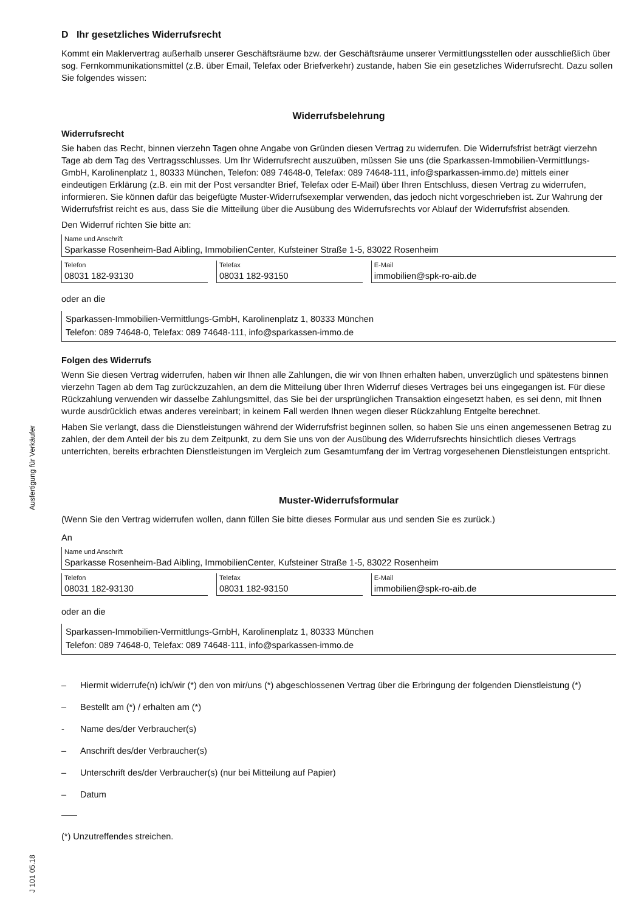Ausfertigung für Verkäufer
J 101 05.18
D Ihr gesetzliches Widerrufsrecht
Kommt ein Maklervertrag außerhalb unserer Geschäftsräume bzw. der Geschäftsräume unserer Vermittlungsstellen oder ausschließlich über sog. Fernkommunikationsmittel (z.B. über Email, Telefax oder Briefverkehr) zustande, haben Sie ein gesetzliches Widerrufsrecht. Dazu sollen Sie folgendes wissen:
Widerrufsbelehrung
Widerrufsrecht
Sie haben das Recht, binnen vierzehn Tagen ohne Angabe von Gründen diesen Vertrag zu widerrufen. Die Widerrufsfrist beträgt vierzehn Tage ab dem Tag des Vertragsschlusses. Um Ihr Widerrufsrecht auszuüben, müssen Sie uns (die Sparkassen-Immobilien-Vermittlungs-GmbH, Karolinenplatz 1, 80333 München, Telefon: 089 74648-0, Telefax: 089 74648-111, info@sparkassen-immo.de) mittels einer eindeutigen Erklärung (z.B. ein mit der Post versandter Brief, Telefax oder E-Mail) über Ihren Entschluss, diesen Vertrag zu widerrufen, informieren. Sie können dafür das beigefügte Muster-Widerrufsexemplar verwenden, das jedoch nicht vorgeschrieben ist. Zur Wahrung der Widerrufsfrist reicht es aus, dass Sie die Mitteilung über die Ausübung des Widerrufsrechts vor Ablauf der Widerrufsfrist absenden.
Den Widerruf richten Sie bitte an:
Name und Anschrift
Sparkasse Rosenheim-Bad Aibling, ImmobilienCenter, Kufsteiner Straße 1-5, 83022 Rosenheim
Telefon
08031 182-93130
Telefax
08031 182-93150
E-Mail
immobilien@spk-ro-aib.de
oder an die
Sparkassen-Immobilien-Vermittlungs-GmbH, Karolinenplatz 1, 80333 München
Telefon: 089 74648-0, Telefax: 089 74648-111, info@sparkassen-immo.de
Folgen des Widerrufs
Wenn Sie diesen Vertrag widerrufen, haben wir Ihnen alle Zahlungen, die wir von Ihnen erhalten haben, unverzüglich und spätestens binnen vierzehn Tagen ab dem Tag zurückzuzahlen, an dem die Mitteilung über Ihren Widerruf dieses Vertrages bei uns eingegangen ist. Für diese Rückzahlung verwenden wir dasselbe Zahlungsmittel, das Sie bei der ursprünglichen Transaktion eingesetzt haben, es sei denn, mit Ihnen wurde ausdrücklich etwas anderes vereinbart; in keinem Fall werden Ihnen wegen dieser Rückzahlung Entgelte berechnet.
Haben Sie verlangt, dass die Dienstleistungen während der Widerrufsfrist beginnen sollen, so haben Sie uns einen angemessenen Betrag zu zahlen, der dem Anteil der bis zu dem Zeitpunkt, zu dem Sie uns von der Ausübung des Widerrufsrechts hinsichtlich dieses Vertrags unterrichten, bereits erbrachten Dienstleistungen im Vergleich zum Gesamtumfang der im Vertrag vorgesehenen Dienstleistungen entspricht.
Muster-Widerrufsformular
(Wenn Sie den Vertrag widerrufen wollen, dann füllen Sie bitte dieses Formular aus und senden Sie es zurück.)
An
Name und Anschrift
Sparkasse Rosenheim-Bad Aibling, ImmobilienCenter, Kufsteiner Straße 1-5, 83022 Rosenheim
Telefon
08031 182-93130
Telefax
08031 182-93150
E-Mail
immobilien@spk-ro-aib.de
oder an die
Sparkassen-Immobilien-Vermittlungs-GmbH, Karolinenplatz 1, 80333 München
Telefon: 089 74648-0, Telefax: 089 74648-111, info@sparkassen-immo.de
– Hiermit widerrufe(n) ich/wir (*) den von mir/uns (*) abgeschlossenen Vertrag über die Erbringung der folgenden Dienstleistung (*)
– Bestellt am (*) / erhalten am (*)
- Name des/der Verbraucher(s)
– Anschrift des/der Verbraucher(s)
– Unterschrift des/der Verbraucher(s) (nur bei Mitteilung auf Papier)
– Datum
(*) Unzutreffendes streichen.